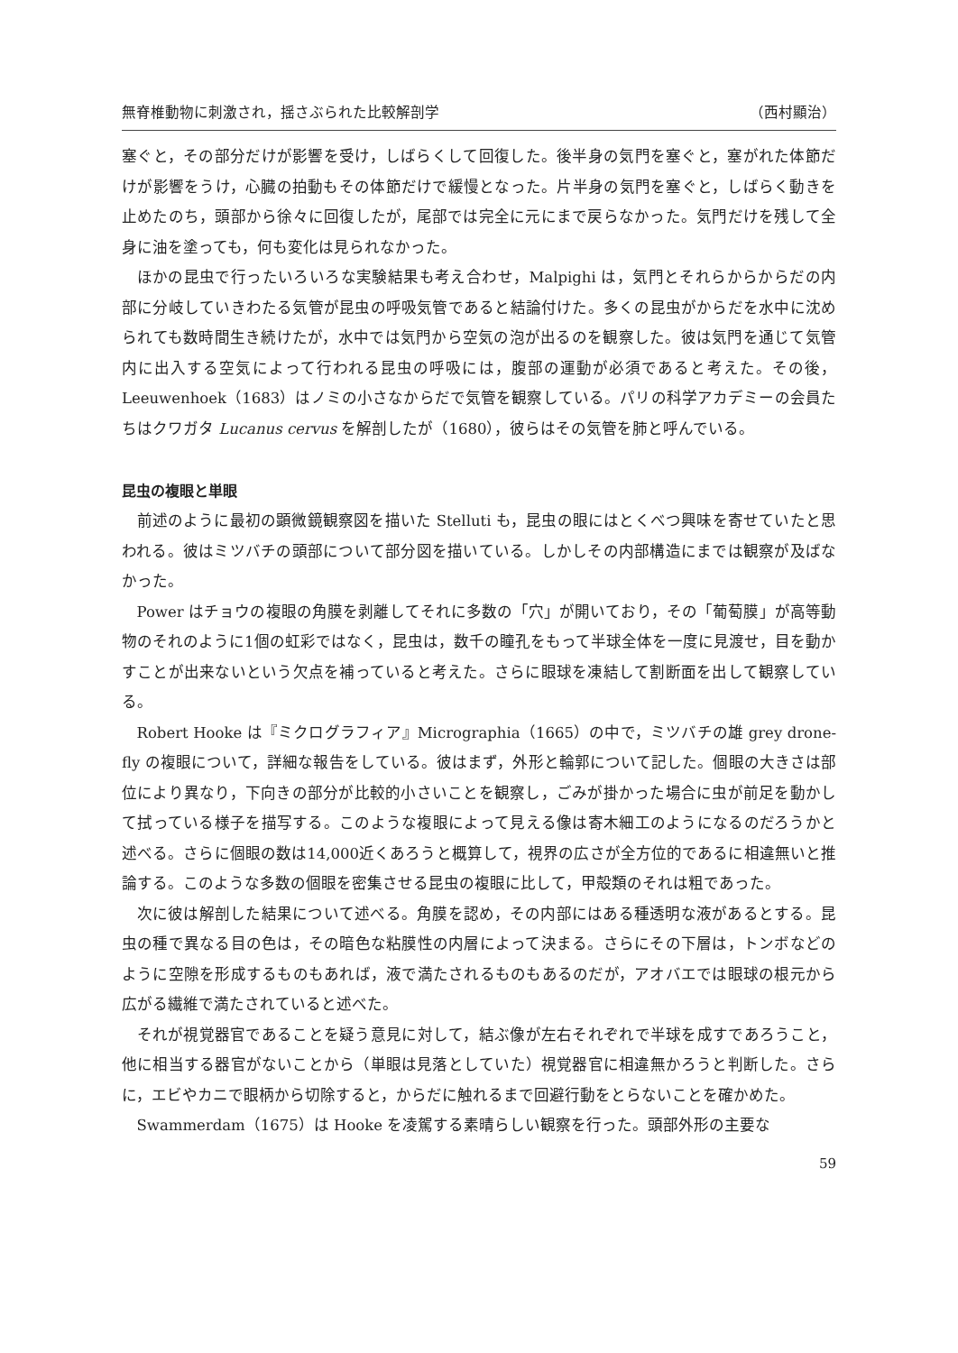無脊椎動物に刺激され，揺さぶられた比較解剖学 （西村顯治）
塞ぐと，その部分だけが影響を受け，しばらくして回復した。後半身の気門を塞ぐと，塞がれた体節だけが影響をうけ，心臓の拍動もその体節だけで緩慢となった。片半身の気門を塞ぐと，しばらく動きを止めたのち，頭部から徐々に回復したが，尾部では完全に元にまで戻らなかった。気門だけを残して全身に油を塗っても，何も変化は見られなかった。
ほかの昆虫で行ったいろいろな実験結果も考え合わせ，Malpighi は，気門とそれらからからだの内部に分岐していきわたる気管が昆虫の呼吸気管であると結論付けた。多くの昆虫がからだを水中に沈められても数時間生き続けたが，水中では気門から空気の泡が出るのを観察した。彼は気門を通じて気管内に出入する空気によって行われる昆虫の呼吸には，腹部の運動が必須であると考えた。その後，Leeuwenhoek（1683）はノミの小さなからだで気管を観察している。パリの科学アカデミーの会員たちはクワガタ Lucanus cervus を解剖したが（1680），彼らはその気管を肺と呼んでいる。
昆虫の複眼と単眼
前述のように最初の顕微鏡観察図を描いた Stelluti も，昆虫の眼にはとくべつ興味を寄せていたと思われる。彼はミツバチの頭部について部分図を描いている。しかしその内部構造にまでは観察が及ばなかった。
Power はチョウの複眼の角膜を剥離してそれに多数の「穴」が開いており，その「葡萄膜」が高等動物のそれのように1個の虹彩ではなく，昆虫は，数千の瞳孔をもって半球全体を一度に見渡せ，目を動かすことが出来ないという欠点を補っていると考えた。さらに眼球を凍結して割断面を出して観察している。
Robert Hooke は『ミクログラフィア』Micrographia（1665）の中で，ミツバチの雄 grey drone-fly の複眼について，詳細な報告をしている。彼はまず，外形と輪郭について記した。個眼の大きさは部位により異なり，下向きの部分が比較的小さいことを観察し，ごみが掛かった場合に虫が前足を動かして拭っている様子を描写する。このような複眼によって見える像は寄木細工のようになるのだろうかと述べる。さらに個眼の数は14,000近くあろうと概算して，視界の広さが全方位的であるに相違無いと推論する。このような多数の個眼を密集させる昆虫の複眼に比して，甲殻類のそれは粗であった。
次に彼は解剖した結果について述べる。角膜を認め，その内部にはある種透明な液があるとする。昆虫の種で異なる目の色は，その暗色な粘膜性の内層によって決まる。さらにその下層は，トンボなどのように空隙を形成するものもあれば，液で満たされるものもあるのだが，アオバエでは眼球の根元から広がる繊維で満たされていると述べた。
それが視覚器官であることを疑う意見に対して，結ぶ像が左右それぞれで半球を成すであろうこと，他に相当する器官がないことから（単眼は見落としていた）視覚器官に相違無かろうと判断した。さらに，エビやカニで眼柄から切除すると，からだに触れるまで回避行動をとらないことを確かめた。
Swammerdam（1675）は Hooke を凌駕する素晴らしい観察を行った。頭部外形の主要な
59